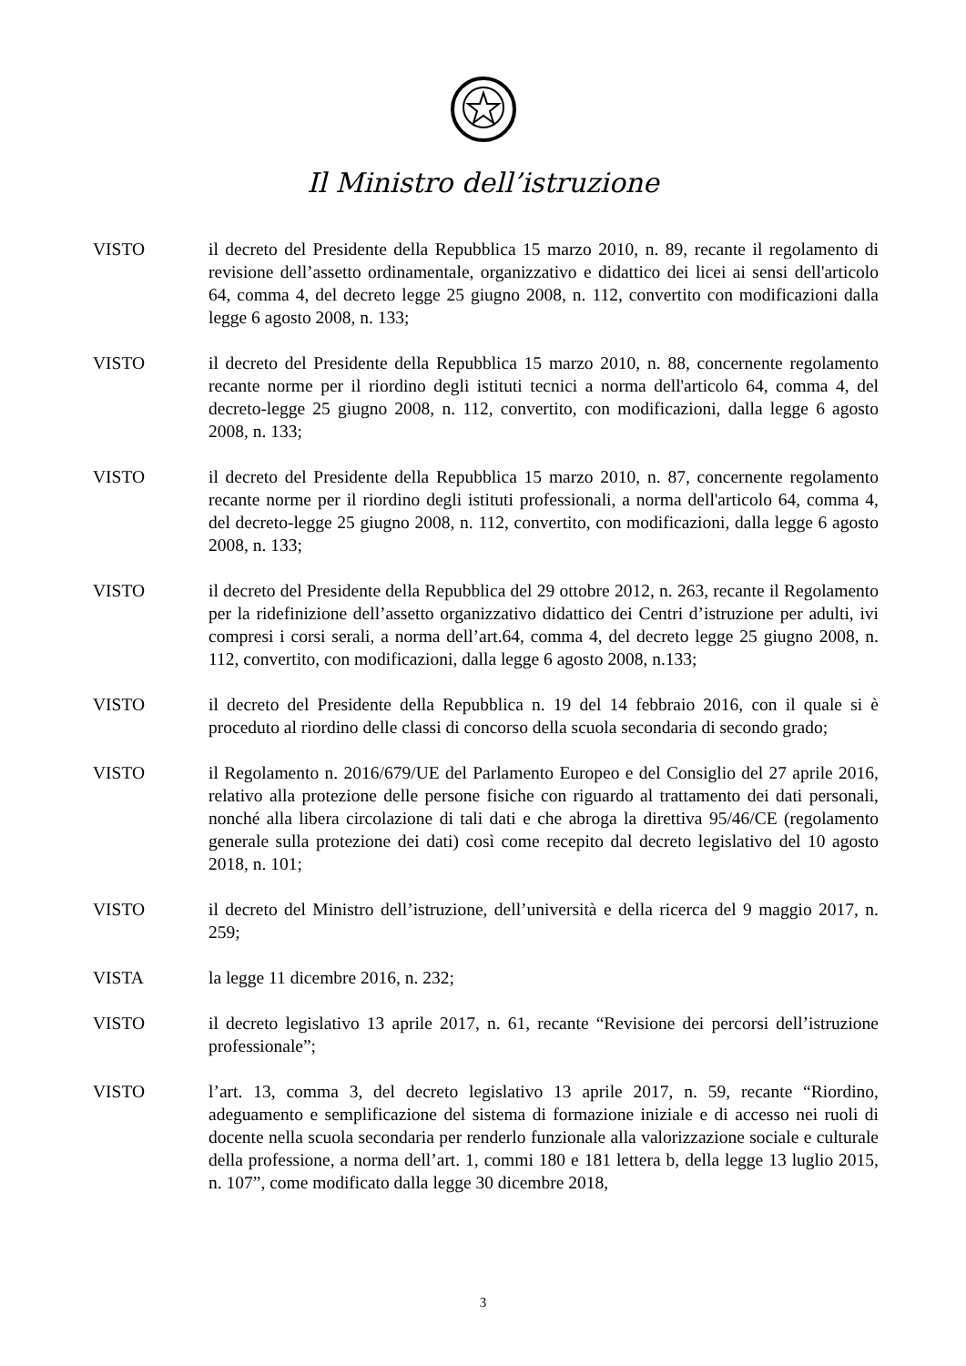Il Ministro dell’istruzione
VISTO il decreto del Presidente della Repubblica 15 marzo 2010, n. 89, recante il regolamento di revisione dell’assetto ordinamentale, organizzativo e didattico dei licei ai sensi dell'articolo 64, comma 4, del decreto legge 25 giugno 2008, n. 112, convertito con modificazioni dalla legge 6 agosto 2008, n. 133;
VISTO il decreto del Presidente della Repubblica 15 marzo 2010, n. 88, concernente regolamento recante norme per il riordino degli istituti tecnici a norma dell'articolo 64, comma 4, del decreto-legge 25 giugno 2008, n. 112, convertito, con modificazioni, dalla legge 6 agosto 2008, n. 133;
VISTO il decreto del Presidente della Repubblica 15 marzo 2010, n. 87, concernente regolamento recante norme per il riordino degli istituti professionali, a norma dell'articolo 64, comma 4, del decreto-legge 25 giugno 2008, n. 112, convertito, con modificazioni, dalla legge 6 agosto 2008, n. 133;
VISTO il decreto del Presidente della Repubblica del 29 ottobre 2012, n. 263, recante il Regolamento per la ridefinizione dell’assetto organizzativo didattico dei Centri d’istruzione per adulti, ivi compresi i corsi serali, a norma dell’art.64, comma 4, del decreto legge 25 giugno 2008, n. 112, convertito, con modificazioni, dalla legge 6 agosto 2008, n.133;
VISTO il decreto del Presidente della Repubblica n. 19 del 14 febbraio 2016, con il quale si è proceduto al riordino delle classi di concorso della scuola secondaria di secondo grado;
VISTO il Regolamento n. 2016/679/UE del Parlamento Europeo e del Consiglio del 27 aprile 2016, relativo alla protezione delle persone fisiche con riguardo al trattamento dei dati personali, nonché alla libera circolazione di tali dati e che abroga la direttiva 95/46/CE (regolamento generale sulla protezione dei dati) così come recepito dal decreto legislativo del 10 agosto 2018, n. 101;
VISTO il decreto del Ministro dell’istruzione, dell’università e della ricerca del 9 maggio 2017, n. 259;
VISTA la legge 11 dicembre 2016, n. 232;
VISTO il decreto legislativo 13 aprile 2017, n. 61, recante “Revisione dei percorsi dell’istruzione professionale”;
VISTO l’art. 13, comma 3, del decreto legislativo 13 aprile 2017, n. 59, recante “Riordino, adeguamento e semplificazione del sistema di formazione iniziale e di accesso nei ruoli di docente nella scuola secondaria per renderlo funzionale alla valorizzazione sociale e culturale della professione, a norma dell’art. 1, commi 180 e 181 lettera b, della legge 13 luglio 2015, n. 107”, come modificato dalla legge 30 dicembre 2018,
3